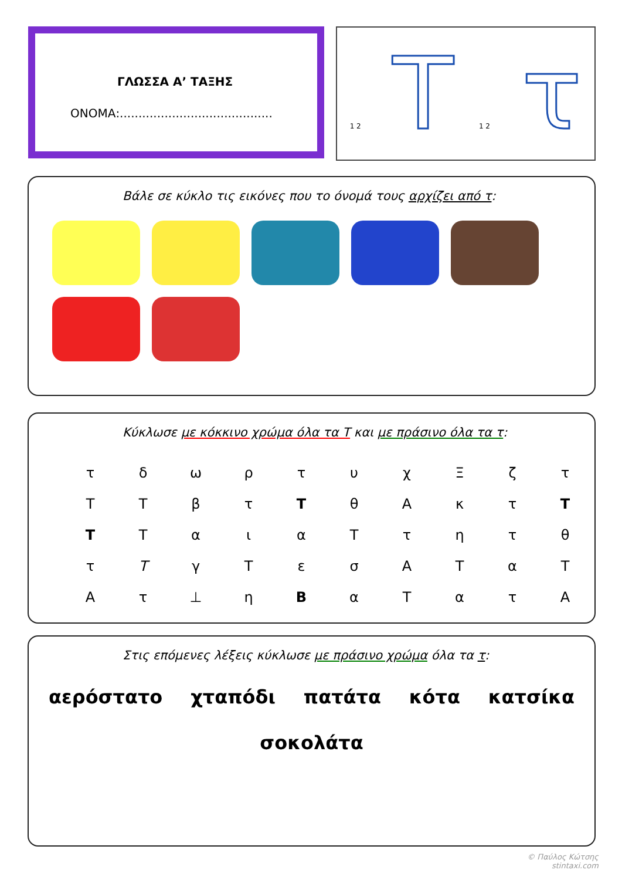ΓΛΩΣΣΑ Α’ ΤΑΞΗΣ
ΟΝΟΜΑ:.........................................
1 2 Τ 1 2 τ
Βάλε σε κύκλο τις εικόνες που το όνομά τους αρχίζει από τ:
Κύκλωσε με κόκκινο χρώμα όλα τα Τ και με πράσινο όλα τα τ:
| τ | δ | ω | ρ | τ | υ | χ | Ξ | ζ | τ |
| Τ | Τ | β | τ | Τ | θ | Α | κ | τ | Τ |
| Τ | Τ | α | ι | α | Τ | τ | η | τ | θ |
| τ | Τ | γ | Τ | ε | σ | Α | Τ | α | Τ |
| Α | τ | ⊥ | η | Β | α | Τ | α | τ | Α |
Στις επόμενες λέξεις κύκλωσε με πράσινο χρώμα όλα τα τ:
αερόστατο χταπόδι πατάτα κότα κατσίκα σοκολάτα
© Παύλος Κώτσης
stintaxi.com